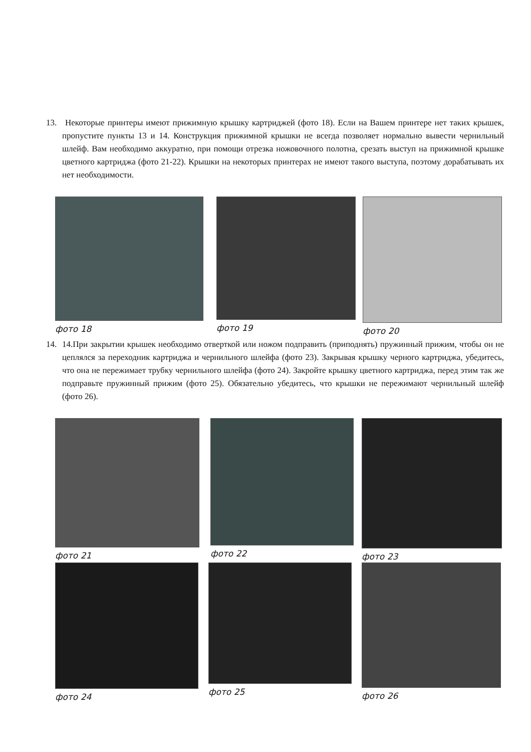13. Некоторые принтеры имеют прижимную крышку картриджей (фото 18). Если на Вашем принтере нет таких крышек, пропустите пункты 13 и 14. Конструкция прижимной крышки не всегда позволяет нормально вывести чернильный шлейф. Вам необходимо аккуратно, при помощи отрезка ножовочного полотна, срезать выступ на прижимной крышке цветного картриджа (фото 21-22). Крышки на некоторых принтерах не имеют такого выступа, поэтому дорабатывать их нет необходимости.
фото 18 фото 19 фото 20
14. 14.При закрытии крышек необходимо отверткой или ножом подправить (приподнять) пружинный прижим, чтобы он не цеплялся за переходник картриджа и чернильного шлейфа (фото 23). Закрывая крышку черного картриджа, убедитесь, что она не пережимает трубку чернильного шлейфа (фото 24). Закройте крышку цветного картриджа, перед этим так же подправьте пружинный прижим (фото 25). Обязательно убедитесь, что крышки не пережимают чернильный шлейф (фото 26).
фото 21 фото 22 фото 23
фото 24 фото 25 фото 26